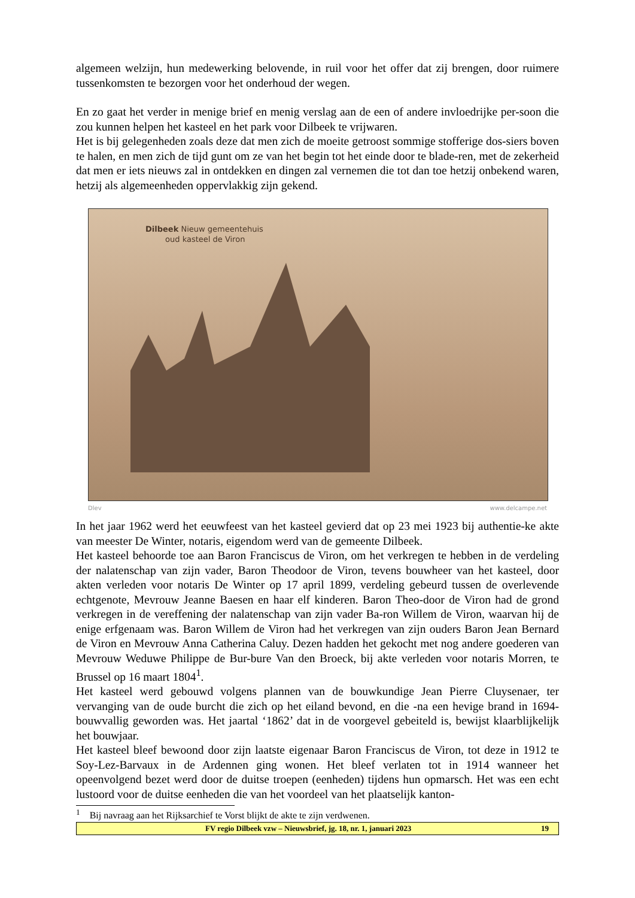algemeen welzijn, hun medewerking belovende, in ruil voor het offer dat zij brengen, door ruimere tussenkomsten te bezorgen voor het onderhoud der wegen.
En zo gaat het verder in menige brief en menig verslag aan de een of andere invloedrijke per-soon die zou kunnen helpen het kasteel en het park voor Dilbeek te vrijwaren.
Het is bij gelegenheden zoals deze dat men zich de moeite getroost sommige stofferige dos-siers boven te halen, en men zich de tijd gunt om ze van het begin tot het einde door te blade-ren, met de zekerheid dat men er iets nieuws zal in ontdekken en dingen zal vernemen die tot dan toe hetzij onbekend waren, hetzij als algemeenheden oppervlakkig zijn gekend.
Dilbeek Nieuw gemeentehuis
oud kasteel de Viron
Dlev www.delcampe.net
In het jaar 1962 werd het eeuwfeest van het kasteel gevierd dat op 23 mei 1923 bij authentie-ke akte van meester De Winter, notaris, eigendom werd van de gemeente Dilbeek.
Het kasteel behoorde toe aan Baron Franciscus de Viron, om het verkregen te hebben in de verdeling der nalatenschap van zijn vader, Baron Theodoor de Viron, tevens bouwheer van het kasteel, door akten verleden voor notaris De Winter op 17 april 1899, verdeling gebeurd tussen de overlevende echtgenote, Mevrouw Jeanne Baesen en haar elf kinderen. Baron Theo-door de Viron had de grond verkregen in de vereffening der nalatenschap van zijn vader Ba-ron Willem de Viron, waarvan hij de enige erfgenaam was. Baron Willem de Viron had het verkregen van zijn ouders Baron Jean Bernard de Viron en Mevrouw Anna Catherina Caluy. Dezen hadden het gekocht met nog andere goederen van Mevrouw Weduwe Philippe de Bur-bure Van den Broeck, bij akte verleden voor notaris Morren, te Brussel op 16 maart 1804<sup>1</sup>.
Het kasteel werd gebouwd volgens plannen van de bouwkundige Jean Pierre Cluysenaer, ter vervanging van de oude burcht die zich op het eiland bevond, en die -na een hevige brand in 1694- bouwvallig geworden was. Het jaartal ‘1862’ dat in de voorgevel gebeiteld is, bewijst klaarblijkelijk het bouwjaar.
Het kasteel bleef bewoond door zijn laatste eigenaar Baron Franciscus de Viron, tot deze in 1912 te Soy-Lez-Barvaux in de Ardennen ging wonen. Het bleef verlaten tot in 1914 wanneer het opeenvolgend bezet werd door de duitse troepen (eenheden) tijdens hun opmarsch. Het was een echt lustoord voor de duitse eenheden die van het voordeel van het plaatselijk kanton-
<sup>1</sup> Bij navraag aan het Rijksarchief te Vorst blijkt de akte te zijn verdwenen.
FV regio Dilbeek vzw – Nieuwsbrief, jg. 18, nr. 1, januari 2023 19